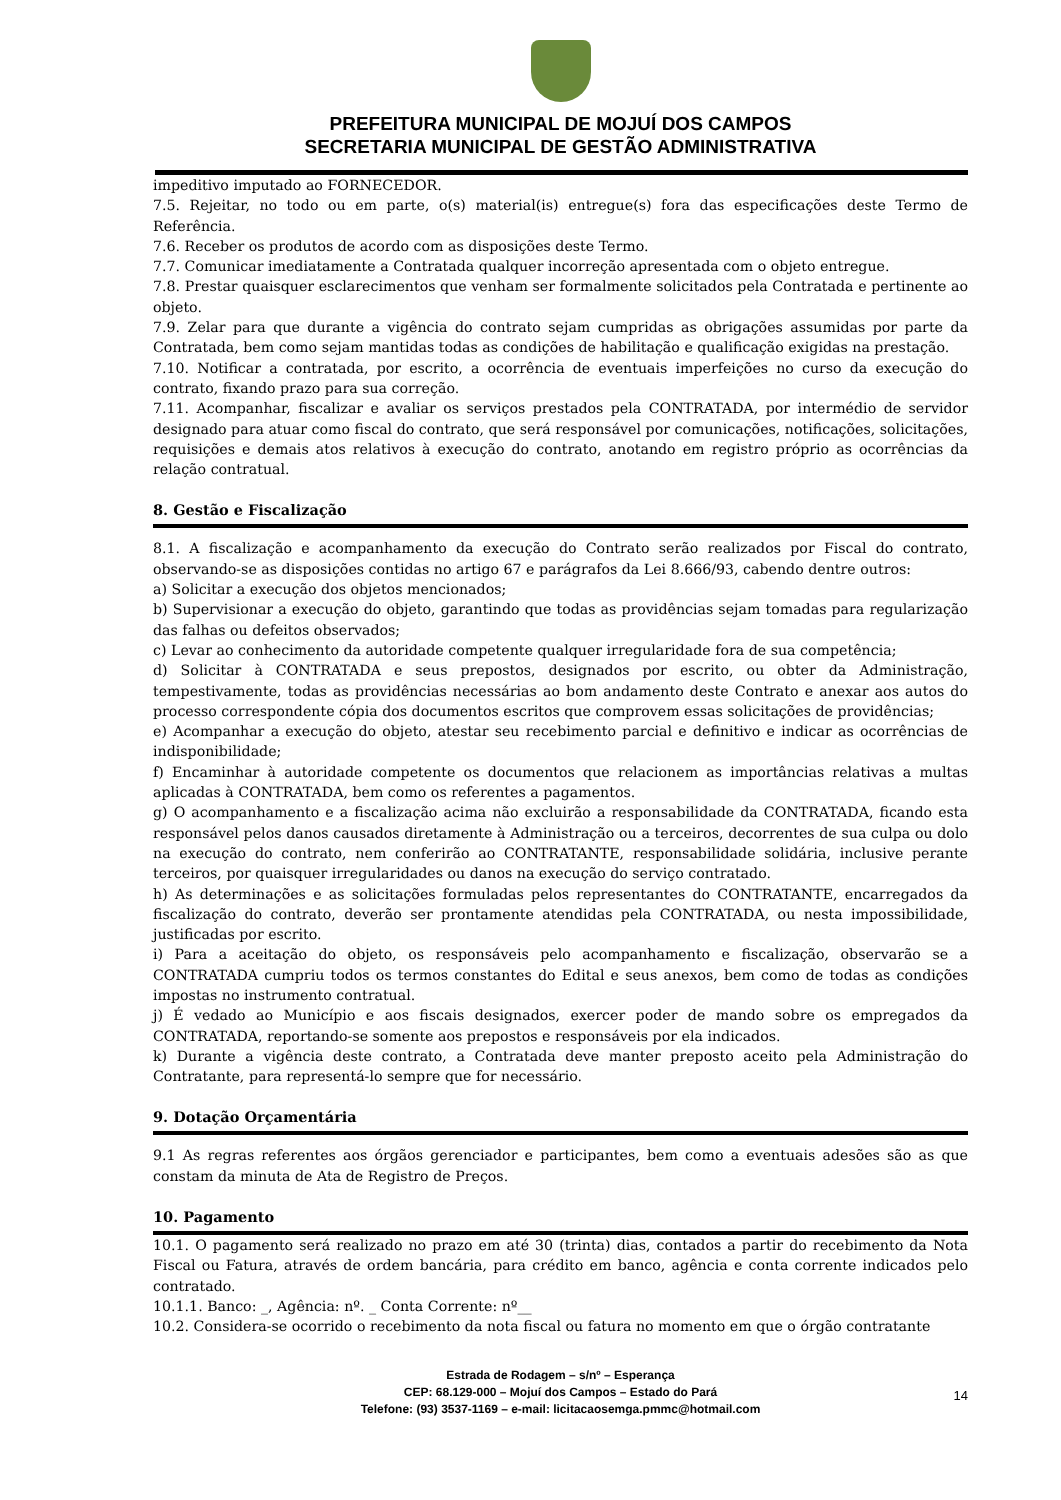PREFEITURA MUNICIPAL DE MOJUÍ DOS CAMPOS
SECRETARIA MUNICIPAL DE GESTÃO ADMINISTRATIVA
impeditivo imputado ao FORNECEDOR.
7.5. Rejeitar, no todo ou em parte, o(s) material(is) entregue(s) fora das especificações deste Termo de Referência.
7.6. Receber os produtos de acordo com as disposições deste Termo.
7.7. Comunicar imediatamente a Contratada qualquer incorreção apresentada com o objeto entregue.
7.8. Prestar quaisquer esclarecimentos que venham ser formalmente solicitados pela Contratada e pertinente ao objeto.
7.9. Zelar para que durante a vigência do contrato sejam cumpridas as obrigações assumidas por parte da Contratada, bem como sejam mantidas todas as condições de habilitação e qualificação exigidas na prestação.
7.10. Notificar a contratada, por escrito, a ocorrência de eventuais imperfeições no curso da execução do contrato, fixando prazo para sua correção.
7.11. Acompanhar, fiscalizar e avaliar os serviços prestados pela CONTRATADA, por intermédio de servidor designado para atuar como fiscal do contrato, que será responsável por comunicações, notificações, solicitações, requisições e demais atos relativos à execução do contrato, anotando em registro próprio as ocorrências da relação contratual.
8. Gestão e Fiscalização
8.1. A fiscalização e acompanhamento da execução do Contrato serão realizados por Fiscal do contrato, observando-se as disposições contidas no artigo 67 e parágrafos da Lei 8.666/93, cabendo dentre outros:
a) Solicitar a execução dos objetos mencionados;
b) Supervisionar a execução do objeto, garantindo que todas as providências sejam tomadas para regularização das falhas ou defeitos observados;
c) Levar ao conhecimento da autoridade competente qualquer irregularidade fora de sua competência;
d) Solicitar à CONTRATADA e seus prepostos, designados por escrito, ou obter da Administração, tempestivamente, todas as providências necessárias ao bom andamento deste Contrato e anexar aos autos do processo correspondente cópia dos documentos escritos que comprovem essas solicitações de providências;
e) Acompanhar a execução do objeto, atestar seu recebimento parcial e definitivo e indicar as ocorrências de indisponibilidade;
f) Encaminhar à autoridade competente os documentos que relacionem as importâncias relativas a multas aplicadas à CONTRATADA, bem como os referentes a pagamentos.
g) O acompanhamento e a fiscalização acima não excluirão a responsabilidade da CONTRATADA, ficando esta responsável pelos danos causados diretamente à Administração ou a terceiros, decorrentes de sua culpa ou dolo na execução do contrato, nem conferirão ao CONTRATANTE, responsabilidade solidária, inclusive perante terceiros, por quaisquer irregularidades ou danos na execução do serviço contratado.
h) As determinações e as solicitações formuladas pelos representantes do CONTRATANTE, encarregados da fiscalização do contrato, deverão ser prontamente atendidas pela CONTRATADA, ou nesta impossibilidade, justificadas por escrito.
i) Para a aceitação do objeto, os responsáveis pelo acompanhamento e fiscalização, observarão se a CONTRATADA cumpriu todos os termos constantes do Edital e seus anexos, bem como de todas as condições impostas no instrumento contratual.
j) É vedado ao Município e aos fiscais designados, exercer poder de mando sobre os empregados da CONTRATADA, reportando-se somente aos prepostos e responsáveis por ela indicados.
k) Durante a vigência deste contrato, a Contratada deve manter preposto aceito pela Administração do Contratante, para representá-lo sempre que for necessário.
9. Dotação Orçamentária
9.1 As regras referentes aos órgãos gerenciador e participantes, bem como a eventuais adesões são as que constam da minuta de Ata de Registro de Preços.
10. Pagamento
10.1. O pagamento será realizado no prazo em até 30 (trinta) dias, contados a partir do recebimento da Nota Fiscal ou Fatura, através de ordem bancária, para crédito em banco, agência e conta corrente indicados pelo contratado.
10.1.1. Banco: _, Agência: nº. _ Conta Corrente: nº__
10.2. Considera-se ocorrido o recebimento da nota fiscal ou fatura no momento em que o órgão contratante
Estrada de Rodagem – s/nº – Esperança
CEP: 68.129-000 – Mojuí dos Campos – Estado do Pará
Telefone: (93) 3537-1169 – e-mail: licitacaosemga.pmmc@hotmail.com
14